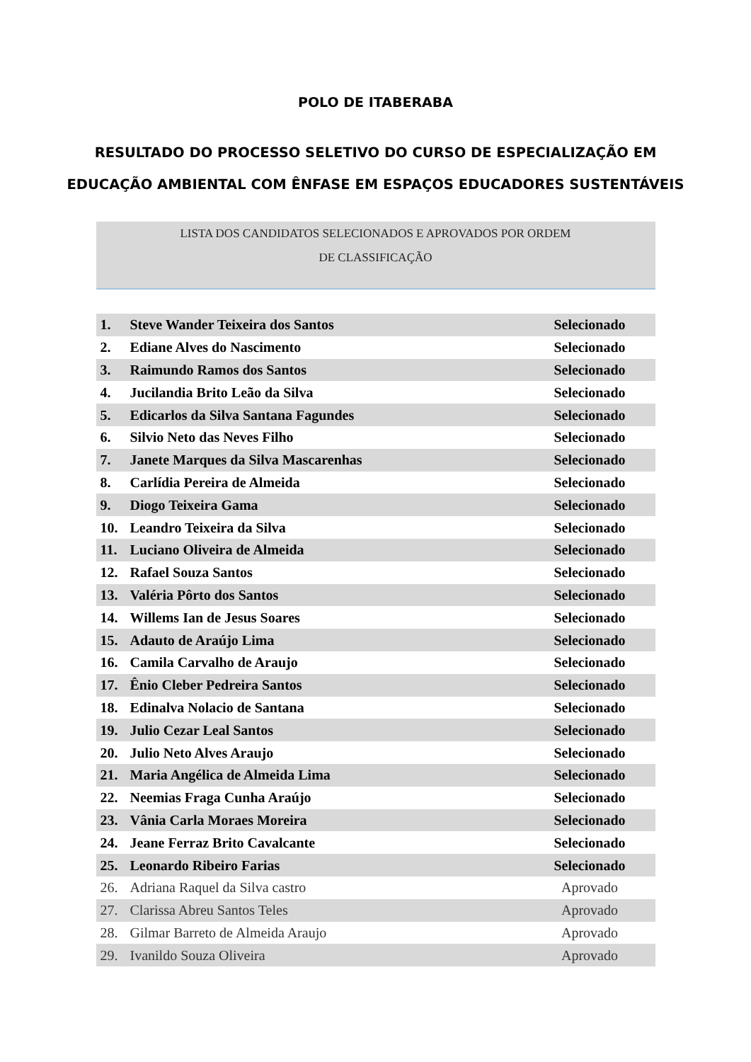POLO DE ITABERABA
RESULTADO DO PROCESSO SELETIVO DO CURSO DE ESPECIALIZAÇÃO EM
EDUCAÇÃO AMBIENTAL COM ÊNFASE EM ESPAÇOS EDUCADORES SUSTENTÁVEIS
LISTA DOS CANDIDATOS SELECIONADOS E APROVADOS POR ORDEM
DE CLASSIFICAÇÃO
| 1. | Steve Wander Teixeira dos Santos | Selecionado |
| 2. | Ediane Alves do Nascimento | Selecionado |
| 3. | Raimundo Ramos dos Santos | Selecionado |
| 4. | Jucilandia Brito Leão da Silva | Selecionado |
| 5. | Edicarlos da Silva Santana Fagundes | Selecionado |
| 6. | Silvio Neto das Neves Filho | Selecionado |
| 7. | Janete Marques da Silva Mascarenhas | Selecionado |
| 8. | Carlídia Pereira de Almeida | Selecionado |
| 9. | Diogo Teixeira Gama | Selecionado |
| 10. | Leandro Teixeira da Silva | Selecionado |
| 11. | Luciano Oliveira de Almeida | Selecionado |
| 12. | Rafael Souza Santos | Selecionado |
| 13. | Valéria Pôrto dos Santos | Selecionado |
| 14. | Willems Ian de Jesus Soares | Selecionado |
| 15. | Adauto de Araújo Lima | Selecionado |
| 16. | Camila Carvalho de Araujo | Selecionado |
| 17. | Ênio Cleber Pedreira Santos | Selecionado |
| 18. | Edinalva Nolacio de Santana | Selecionado |
| 19. | Julio Cezar Leal Santos | Selecionado |
| 20. | Julio Neto Alves Araujo | Selecionado |
| 21. | Maria Angélica de Almeida Lima | Selecionado |
| 22. | Neemias Fraga Cunha Araújo | Selecionado |
| 23. | Vânia Carla Moraes Moreira | Selecionado |
| 24. | Jeane Ferraz Brito Cavalcante | Selecionado |
| 25. | Leonardo Ribeiro Farias | Selecionado |
| 26. | Adriana Raquel da Silva castro | Aprovado |
| 27. | Clarissa Abreu Santos Teles | Aprovado |
| 28. | Gilmar Barreto de Almeida Araujo | Aprovado |
| 29. | Ivanildo Souza Oliveira | Aprovado |